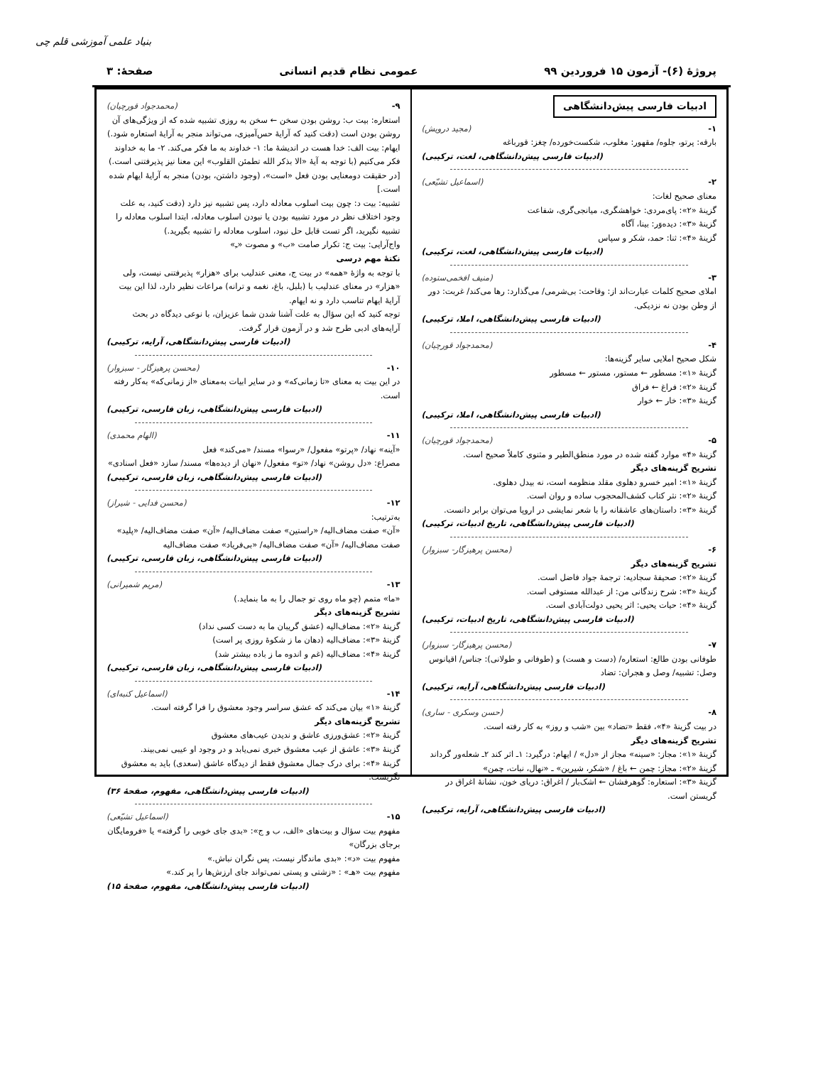بنیاد علمی آموزشی قلم چی
پروژهٔ (۶)- آزمون ۱۵ فروردین ۹۹
عمومی نظام قدیم انسانی صفحهٔ: ۳
ادبیات فارسی پیش‌دانشگاهی
۱- (مجید درویش)
بارقه: پرتو، جلوه/ مقهور: مغلوب، شکست‌خورده/ چغز: قورباغه
(ادبیات فارسی پیش‌دانشگاهی، لغت، ترکیبی)
۲- (اسماعیل تشیّعی)
معنای صحیح لغات:
گزینهٔ «۲»: پای‌مردی: خواهشگری، میانجی‌گری، شفاعت
گزینهٔ «۳»: دیده‌وَر: بینا، آگاه
گزینهٔ «۴»: ثنا: حمد، شکر و سپاس
(ادبیات فارسی پیش‌دانشگاهی، لغت، ترکیبی)
۳- (منیف افخمی‌ستوده)
املای صحیح کلمات عبارت‌اند از: وقاحت: بی‌شرمی/ می‌گذارد: رها می‌کند/ غربت: دور از وطن بودن نه نزدیکی.
(ادبیات فارسی پیش‌دانشگاهی، املا، ترکیبی)
۴- (محمدجواد قورچیان)
شکل صحیح املایی سایر گزینه‌ها:
گزینهٔ «۱»: مسطور ← مستور، مستور ← مسطور
گزینهٔ «۲»: فراغ ← فراق
گزینهٔ «۳»: خار ← خوار
(ادبیات فارسی پیش‌دانشگاهی، املا، ترکیبی)
۵- (محمدجواد قورچیان)
گزینهٔ «۴» موارد گفته شده در مورد منطق‌الطیر و مثنوی کاملاً صحیح است.
تشریح گزینه‌های دیگر
گزینهٔ «۱»: امیر خسرو دهلوی مقلد منظومه است، نه بیدل دهلوی.
گزینهٔ «۲»: نثر کتاب کشف‌المحجوب ساده و روان است.
گزینهٔ «۳»: داستان‌های عاشقانه را با شعر نمایشی در اروپا می‌توان برابر دانست.
(ادبیات فارسی پیش‌دانشگاهی، تاریخ ادبیات، ترکیبی)
۶- (محسن پرهیزگار- سبزوار)
تشریح گزینه‌های دیگر
گزینهٔ «۲»: صحیفهٔ سجادیه: ترجمهٔ جواد فاضل است.
گزینهٔ «۳»: شرح زندگانی من: از عبدالله مستوفی است.
گزینهٔ «۴»: حیات یحیی: اثر یحیی دولت‌آبادی است.
(ادبیات فارسی پیش‌دانشگاهی، تاریخ ادبیات، ترکیبی)
۷- (محسن پرهیزگار- سبزوار)
طوفانی بودن طالع: استعاره/ (دست و هست) و (طوفانی و طولانی): جناس/ اقیانوس وصل: تشبیه/ وصل و هجران: تضاد
(ادبیات فارسی پیش‌دانشگاهی، آرایه، ترکیبی)
۸- (حسن وسکری - ساری)
در بیت گزینهٔ «۴»، فقط «تضاد» بین «شب و روز» به کار رفته است.
تشریح گزینه‌های دیگر
گزینهٔ «۱»: مجاز: «سینه» مجاز از «دل» / ایهام: درگیرد: ۱ـ اثر کند ۲ـ شعله‌ور گرداند
گزینهٔ «۲»: مجاز: چمن ← باغ / «شکر، شیرین» ـ «نهال، نبات، چمن»
گزینهٔ «۳»: استعاره: گوهرفشان ← اشک‌بار / اغراق: دریای خون، نشانهٔ اغراق در گریستن است.
(ادبیات فارسی پیش‌دانشگاهی، آرایه، ترکیبی)
۹- (محمدجواد قورچیان)
استعاره: بیت ب: روشن بودن سخن ← سخن به روزی تشبیه شده که از ویژگی‌های آن روشن بودن است (دقت کنید که آرایهٔ حس‌آمیزی، می‌تواند منجر به آرایهٔ استعاره شود.)
ایهام: بیت الف: خدا هست در اندیشهٔ ما: ۱- خداوند به ما فکر می‌کند. ۲- ما به خداوند فکر می‌کنیم (با توجه به آیهٔ «الا بذکر الله تطمئن القلوب» این معنا نیز پذیرفتنی است.) [در حقیقت دومعنایی بودن فعل «است»، (وجود داشتن، بودن) منجر به آرایهٔ ایهام شده است.]
تشبیه: بیت د: چون بیت اسلوب معادله دارد، پس تشبیه نیز دارد (دقت کنید، به علت وجود اختلاف نظر در مورد تشبیه بودن یا نبودن اسلوب معادله، ابتدا اسلوب معادله را تشبیه نگیرید، اگر تست قابل حل نبود، اسلوب معادله را تشبیه بگیرید.)
واج‌آرایی: بیت ج: تکرار صامت «ب» و مصوت «ـِ»
نکتهٔ مهم درسی
با توجه به واژهٔ «همه» در بیت ج، معنی عندلیب برای «هزار» پذیرفتنی نیست، ولی «هزار» در معنای عندلیب با (بلبل، باغ، نغمه و ترانه) مراعات نظیر دارد، لذا این بیت آرایهٔ ایهام تناسب دارد و نه ایهام.
توجه کنید که این سؤال به علت آشنا شدن شما عزیزان، با نوعی دیدگاه در بحث آرایه‌های ادبی طرح شد و در آزمون قرار گرفت.
(ادبیات فارسی پیش‌دانشگاهی، آرایه، ترکیبی)
۱۰- (محسن پرهیزگار - سبزوار)
در این بیت به معنای «تا زمانی‌که» و در سایر ابیات به‌معنای «از زمانی‌که» به‌کار رفته است.
(ادبیات فارسی پیش‌دانشگاهی، زبان فارسی، ترکیبی)
۱۱- (الهام محمدی)
«آینه» نهاد/ «پرتو» مفعول/ «رسوا» مسند/ «می‌کند» فعل
مصراع: «دل روشن» نهاد/ «تو» مفعول/ «نهان از دیده‌ها» مسند/ سازد «فعل اسنادی»
(ادبیات فارسی پیش‌دانشگاهی، زبان فارسی، ترکیبی)
۱۲- (محسن فدایی - شیراز)
به‌ترتیب:
«آن» صفت مضاف‌الیه/ «راستین» صفت مضاف‌الیه/ «آن» صفت مضاف‌الیه/ «پلید» صفت مضاف‌الیه/ «آن» صفت مضاف‌الیه/ «بی‌فریاد» صفت مضاف‌الیه
(ادبیات فارسی پیش‌دانشگاهی، زبان فارسی، ترکیبی)
۱۳- (مریم شمیرانی)
«ما» متمم (چو ماه روی تو جمال را به ما بنماید.)
تشریح گزینه‌های دیگر
گزینهٔ «۲»: مضاف‌الیه (عشق گریبان ما به دست کسی نداد)
گزینهٔ «۳»: مضاف‌الیه (دهان ما ز شکوهٔ روزی پر است)
گزینهٔ «۴»: مضاف‌الیه (غم و اندوه ما ز باده بیشتر شد)
(ادبیات فارسی پیش‌دانشگاهی، زبان فارسی، ترکیبی)
۱۴- (اسماعیل کنبه‌ای)
گزینهٔ «۱» بیان می‌کند که عشق سراسر وجود معشوق را فرا گرفته است.
تشریح گزینه‌های دیگر
گزینهٔ «۲»: عشق‌ورزی عاشق و ندیدن عیب‌های معشوق
گزینهٔ «۳»: عاشق از عیب معشوق خبری نمی‌یابد و در وجود او عیبی نمی‌بیند.
گزینهٔ «۴»: برای درک جمال معشوق فقط از دیدگاه عاشق (سعدی) باید به معشوق نگریست.
(ادبیات فارسی پیش‌دانشگاهی، مفهوم، صفحهٔ ۳۶)
۱۵- (اسماعیل تشیّعی)
مفهوم بیت سؤال و بیت‌های «الف، ب و ج»: «بدی جای خوبی را گرفته» یا «فرومایگان برجای بزرگان»
مفهوم بیت «د»: «بدی ماندگار نیست، پس نگران نباش.»
مفهوم بیت «هـ» : «زشتی و پستی نمی‌تواند جای ارزش‌ها را پر کند.»
(ادبیات فارسی پیش‌دانشگاهی، مفهوم، صفحهٔ ۱۵)